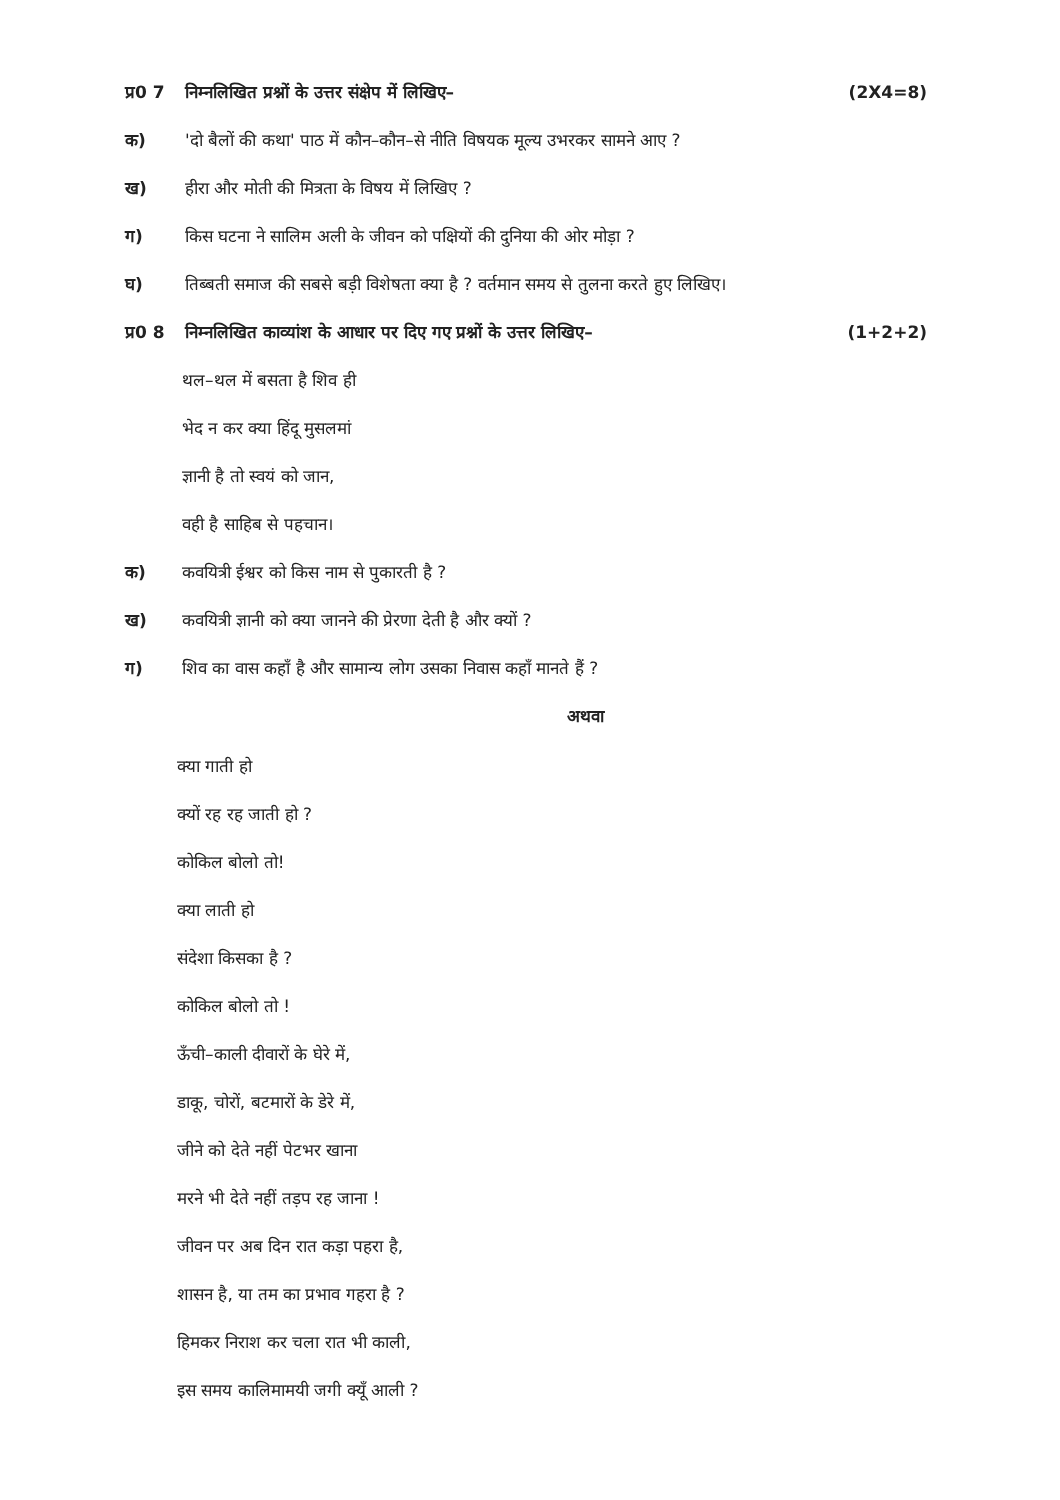प्र0 7 निम्नलिखित प्रश्नों के उत्तर संक्षेप में लिखिए– (2X4=8)
क) 'दो बैलों की कथा' पाठ में कौन–कौन–से नीति विषयक मूल्य उभरकर सामने आए ?
ख) हीरा और मोती की मित्रता के विषय में लिखिए ?
ग) किस घटना ने सालिम अली के जीवन को पक्षियों की दुनिया की ओर मोड़ा ?
घ) तिब्बती समाज की सबसे बड़ी विशेषता क्या है ? वर्तमान समय से तुलना करते हुए लिखिए।
प्र0 8 निम्नलिखित काव्यांश के आधार पर दिए गए प्रश्नों के उत्तर लिखिए– (1+2+2)
थल–थल में बसता है शिव ही
भेद न कर क्या हिंदू मुसलमां
ज्ञानी है तो स्वयं को जान,
वही है साहिब से पहचान।
क) कवयित्री ईश्वर को किस नाम से पुकारती है ?
ख) कवयित्री ज्ञानी को क्या जानने की प्रेरणा देती है और क्यों ?
ग) शिव का वास कहाँ है और सामान्य लोग उसका निवास कहाँ मानते हैं ?
अथवा
क्या गाती हो
क्यों रह रह जाती हो ?
कोकिल बोलो तो!
क्या लाती हो
संदेशा किसका है ?
कोकिल बोलो तो !
ऊँची–काली दीवारों के घेरे में,
डाकू, चोरों, बटमारों के डेरे में,
जीने को देते नहीं पेटभर खाना
मरने भी देते नहीं तड़प रह जाना !
जीवन पर अब दिन रात कड़ा पहरा है,
शासन है, या तम का प्रभाव गहरा है ?
हिमकर निराश कर चला रात भी काली,
इस समय कालिमामयी जगी क्यूँ आली ?